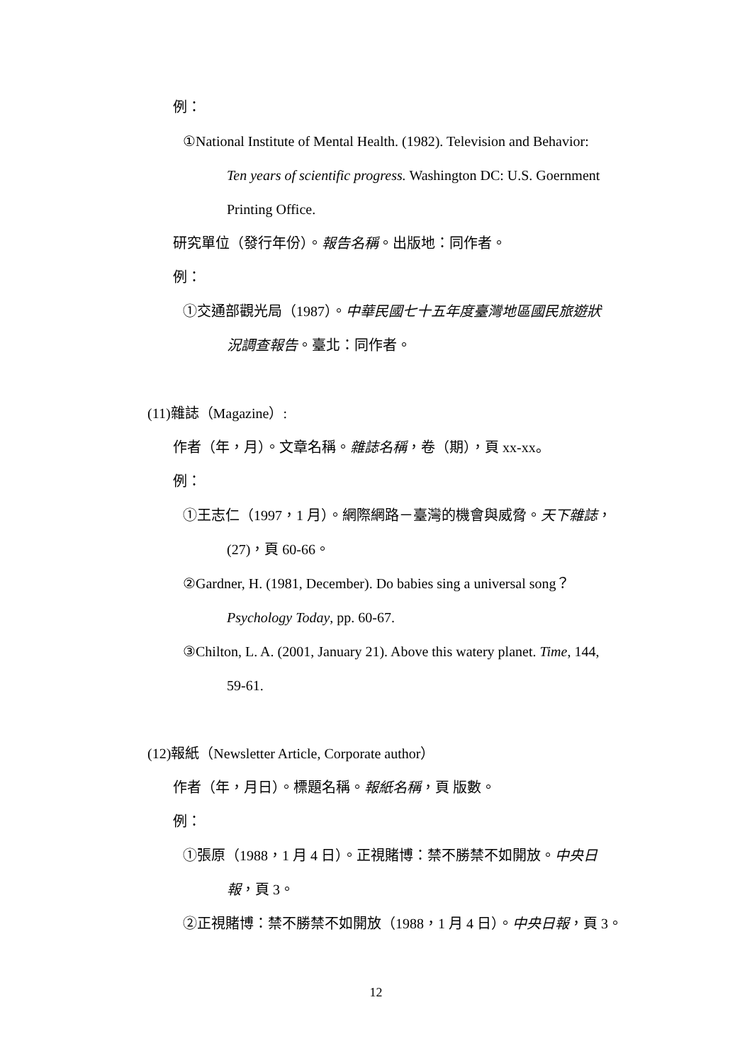例：
①National Institute of Mental Health. (1982). Television and Behavior:
Ten years of scientific progress. Washington DC: U.S. Goernment
Printing Office.
研究單位（發行年份）。報告名稱。出版地：同作者。
例：
①交通部觀光局（1987）。中華民國七十五年度臺灣地區國民旅遊狀
況調查報告。臺北：同作者。
(11)雜誌（Magazine）:
作者（年，月）。文章名稱。雜誌名稱，卷（期），頁 xx-xx。
例：
①王志仁（1997，1 月）。網際網路－臺灣的機會與威脅。天下雜誌，
(27)，頁 60-66。
②Gardner, H. (1981, December). Do babies sing a universal song？
Psychology Today, pp. 60-67.
③Chilton, L. A. (2001, January 21). Above this watery planet. Time, 144,
59-61.
(12)報紙（Newsletter Article, Corporate author）
作者（年，月日）。標題名稱。報紙名稱，頁 版數。
例：
①張原（1988，1 月 4 日）。正視賭博：禁不勝禁不如開放。中央日
報，頁 3。
②正視賭博：禁不勝禁不如開放（1988，1 月 4 日）。中央日報，頁 3。
12